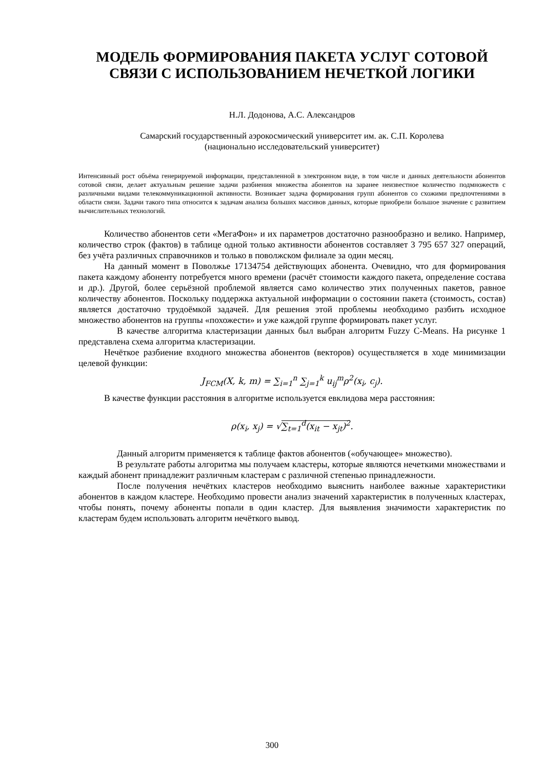МОДЕЛЬ ФОРМИРОВАНИЯ ПАКЕТА УСЛУГ СОТОВОЙ СВЯЗИ С ИСПОЛЬЗОВАНИЕМ НЕЧЕТКОЙ ЛОГИКИ
Н.Л. Додонова, А.С. Александров
Самарский государственный аэрокосмический университет им. ак. С.П. Королева
(национально исследовательский университет)
Интенсивный рост объёма генерируемой информации, представленной в электронном виде, в том числе и данных деятельности абонентов сотовой связи, делает актуальным решение задачи разбиения множества абонентов на заранее неизвестное количество подмножеств с различными видами телекоммуникационной активности. Возникает задача формирования групп абонентов со схожими предпочтениями в области связи. Задачи такого типа относится к задачам анализа больших массивов данных, которые приобрели большое значение с развитием вычислительных технологий.
Количество абонентов сети «МегаФон» и их параметров достаточно разнообразно и велико. Например, количество строк (фактов) в таблице одной только активности абонентов составляет 3 795 657 327 операций, без учёта различных справочников и только в поволжском филиале за один месяц.
На данный момент в Поволжье 17134754 действующих абонента. Очевидно, что для формирования пакета каждому абоненту потребуется много времени (расчёт стоимости каждого пакета, определение состава и др.). Другой, более серьёзной проблемой является само количество этих полученных пакетов, равное количеству абонентов. Поскольку поддержка актуальной информации о состоянии пакета (стоимость, состав) является достаточно трудоёмкой задачей. Для решения этой проблемы необходимо разбить исходное множество абонентов на группы «похожести» и уже каждой группе формировать пакет услуг.
В качестве алгоритма кластеризации данных был выбран алгоритм Fuzzy C-Means. На рисунке 1 представлена схема алгоритма кластеризации.
Нечёткое разбиение входного множества абонентов (векторов) осуществляется в ходе минимизации целевой функции:
J<sub>FCM</sub>(X, k, m) = ∑<sub>i=1</sub><sup>n</sup> ∑<sub>j=1</sub><sup>k</sup> u<sub>ij</sub><sup>m</sup>ρ<sup>2</sup>(x<sub>i</sub>, c<sub>j</sub>).
В качестве функции расстояния в алгоритме используется евклидова мера расстояния:
ρ(x<sub>i</sub>, x<sub>j</sub>) = √∑<sub>t=1</sub><sup>d</sup>(x<sub>it</sub> − x<sub>jt</sub>)<sup>2</sup>.
Данный алгоритм применяется к таблице фактов абонентов («обучающее» множество).
В результате работы алгоритма мы получаем кластеры, которые являются нечеткими множествами и каждый абонент принадлежит различным кластерам с различной степенью принадлежности.
После получения нечётких кластеров необходимо выяснить наиболее важные характеристики абонентов в каждом кластере. Необходимо провести анализ значений характеристик в полученных кластерах, чтобы понять, почему абоненты попали в один кластер. Для выявления значимости характеристик по кластерам будем использовать алгоритм нечёткого вывод.
300